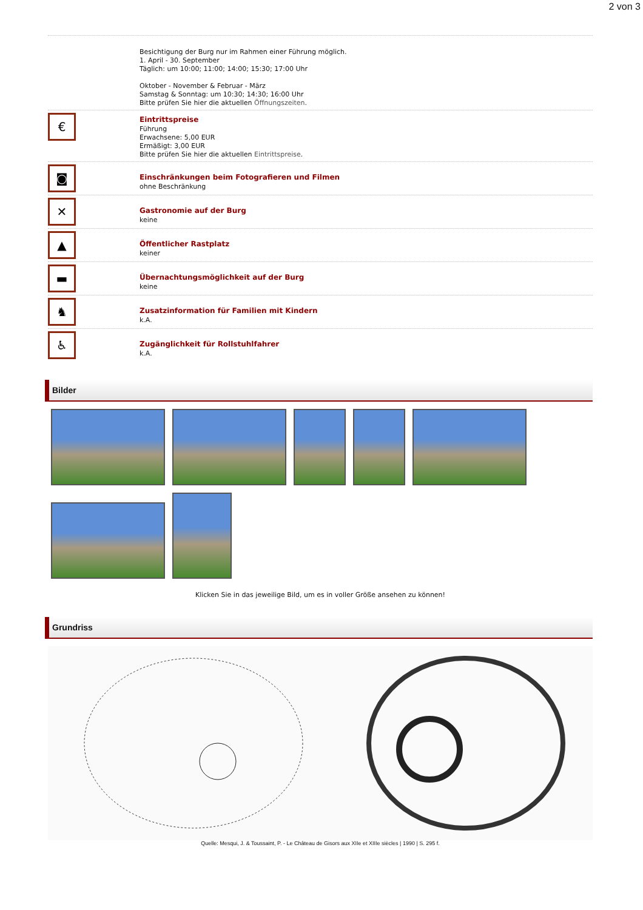2 von 3
Besichtigung der Burg nur im Rahmen einer Führung möglich.
1. April - 30. September
Täglich: um 10:00; 11:00; 14:00; 15:30; 17:00 Uhr
Oktober - November & Februar - März
Samstag & Sonntag: um 10:30; 14:30; 16:00 Uhr
Bitte prüfen Sie hier die aktuellen Öffnungszeiten.
€
Eintrittspreise
Führung
Erwachsene: 5,00 EUR
Ermäßigt: 3,00 EUR
Bitte prüfen Sie hier die aktuellen Eintrittspreise.
◙
Einschränkungen beim Fotografieren und Filmen
ohne Beschränkung
✕
Gastronomie auf der Burg
keine
▲
Öffentlicher Rastplatz
keiner
▬
Übernachtungsmöglichkeit auf der Burg
keine
♞
Zusatzinformation für Familien mit Kindern
k.A.
♿
Zugänglichkeit für Rollstuhlfahrer
k.A.
Bilder
Klicken Sie in das jeweilige Bild, um es in voller Größe ansehen zu können!
Grundriss
Quelle: Mesqui, J. & Toussaint, P. - Le Château de Gisors aux XIIe et XIIIe siècles | 1990 | S. 295 f.